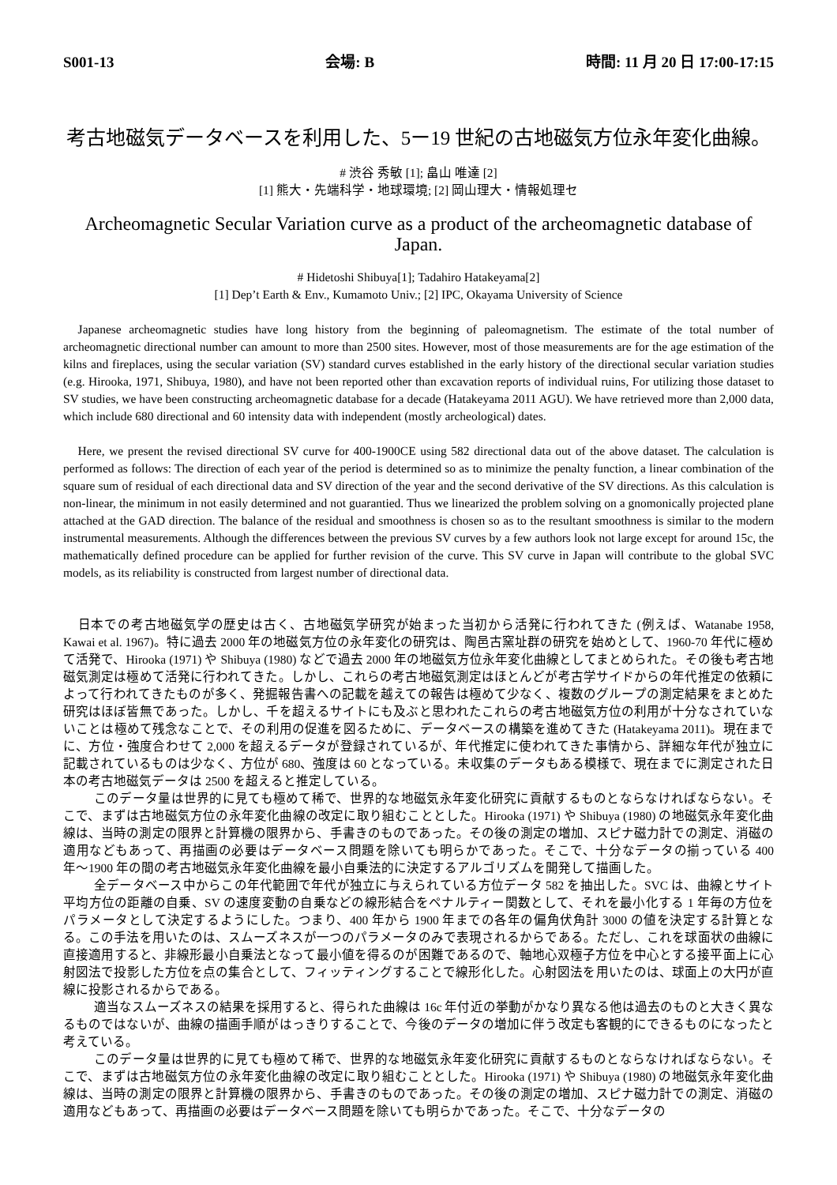S001-13 会場: B 時間: 11 月 20 日 17:00-17:15
考古地磁気データベースを利用した、5ー19 世紀の古地磁気方位永年変化曲線。
# 渋谷 秀敏 [1]; 畠山 唯達 [2]
[1] 熊大・先端科学・地球環境; [2] 岡山理大・情報処理セ
Archeomagnetic Secular Variation curve as a product of the archeomagnetic database of Japan.
# Hidetoshi Shibuya[1]; Tadahiro Hatakeyama[2]
[1] Dep’t Earth & Env., Kumamoto Univ.; [2] IPC, Okayama University of Science
Japanese archeomagnetic studies have long history from the beginning of paleomagnetism. The estimate of the total number of archeomagnetic directional number can amount to more than 2500 sites. However, most of those measurements are for the age estimation of the kilns and fireplaces, using the secular variation (SV) standard curves established in the early history of the directional secular variation studies (e.g. Hirooka, 1971, Shibuya, 1980), and have not been reported other than excavation reports of individual ruins, For utilizing those dataset to SV studies, we have been constructing archeomagnetic database for a decade (Hatakeyama 2011 AGU). We have retrieved more than 2,000 data, which include 680 directional and 60 intensity data with independent (mostly archeological) dates.
Here, we present the revised directional SV curve for 400-1900CE using 582 directional data out of the above dataset. The calculation is performed as follows: The direction of each year of the period is determined so as to minimize the penalty function, a linear combination of the square sum of residual of each directional data and SV direction of the year and the second derivative of the SV directions. As this calculation is non-linear, the minimum in not easily determined and not guarantied. Thus we linearized the problem solving on a gnomonically projected plane attached at the GAD direction. The balance of the residual and smoothness is chosen so as to the resultant smoothness is similar to the modern instrumental measurements. Although the differences between the previous SV curves by a few authors look not large except for around 15c, the mathematically defined procedure can be applied for further revision of the curve. This SV curve in Japan will contribute to the global SVC models, as its reliability is constructed from largest number of directional data.
日本での考古地磁気学の歴史は古く、古地磁気学研究が始まった当初から活発に行われてきた (例えば、Watanabe 1958, Kawai et al. 1967)。特に過去 2000 年の地磁気方位の永年変化の研究は、陶邑古窯址群の研究を始めとして、1960-70 年代に極めて活発で、Hirooka (1971) や Shibuya (1980) などで過去 2000 年の地磁気方位永年変化曲線としてまとめられた。その後も考古地磁気測定は極めて活発に行われてきた。しかし、これらの考古地磁気測定はほとんどが考古学サイドからの年代推定の依頼によって行われてきたものが多く、発掘報告書への記載を越えての報告は極めて少なく、複数のグループの測定結果をまとめた研究はほぼ皆無であった。しかし、千を超えるサイトにも及ぶと思われたこれらの考古地磁気方位の利用が十分なされていないことは極めて残念なことで、その利用の促進を図るために、データベースの構築を進めてきた (Hatakeyama 2011)。現在までに、方位・強度合わせて 2,000 を超えるデータが登録されているが、年代推定に使われてきた事情から、詳細な年代が独立に記載されているものは少なく、方位が 680、強度は 60 となっている。未収集のデータもある模様で、現在までに測定された日本の考古地磁気データは 2500 を超えると推定している。
このデータ量は世界的に見ても極めて稀で、世界的な地磁気永年変化研究に貢献するものとならなければならない。そこで、まずは古地磁気方位の永年変化曲線の改定に取り組むこととした。Hirooka (1971) や Shibuya (1980) の地磁気永年変化曲線は、当時の測定の限界と計算機の限界から、手書きのものであった。その後の測定の増加、スピナ磁力計での測定、消磁の適用などもあって、再描画の必要はデータベース問題を除いても明らかであった。そこで、十分なデータの揃っている 400 年〜1900 年の間の考古地磁気永年変化曲線を最小自乗法的に決定するアルゴリズムを開発して描画した。
全データベース中からこの年代範囲で年代が独立に与えられている方位データ 582 を抽出した。SVC は、曲線とサイト平均方位の距離の自乗、SV の速度変動の自乗などの線形結合をペナルティー関数として、それを最小化する 1 年毎の方位をパラメータとして決定するようにした。つまり、400 年から 1900 年までの各年の偏角伏角計 3000 の値を決定する計算となる。この手法を用いたのは、スムーズネスが一つのパラメータのみで表現されるからである。ただし、これを球面状の曲線に直接適用すると、非線形最小自乗法となって最小値を得るのが困難であるので、軸地心双極子方位を中心とする接平面上に心射図法で投影した方位を点の集合として、フィッティングすることで線形化した。心射図法を用いたのは、球面上の大円が直線に投影されるからである。
適当なスムーズネスの結果を採用すると、得られた曲線は 16c 年付近の挙動がかなり異なる他は過去のものと大きく異なるものではないが、曲線の描画手順がはっきりすることで、今後のデータの増加に伴う改定も客観的にできるものになったと考えている。
このデータ量は世界的に見ても極めて稀で、世界的な地磁気永年変化研究に貢献するものとならなければならない。そこで、まずは古地磁気方位の永年変化曲線の改定に取り組むこととした。Hirooka (1971) や Shibuya (1980) の地磁気永年変化曲線は、当時の測定の限界と計算機の限界から、手書きのものであった。その後の測定の増加、スピナ磁力計での測定、消磁の適用などもあって、再描画の必要はデータベース問題を除いても明らかであった。そこで、十分なデータの